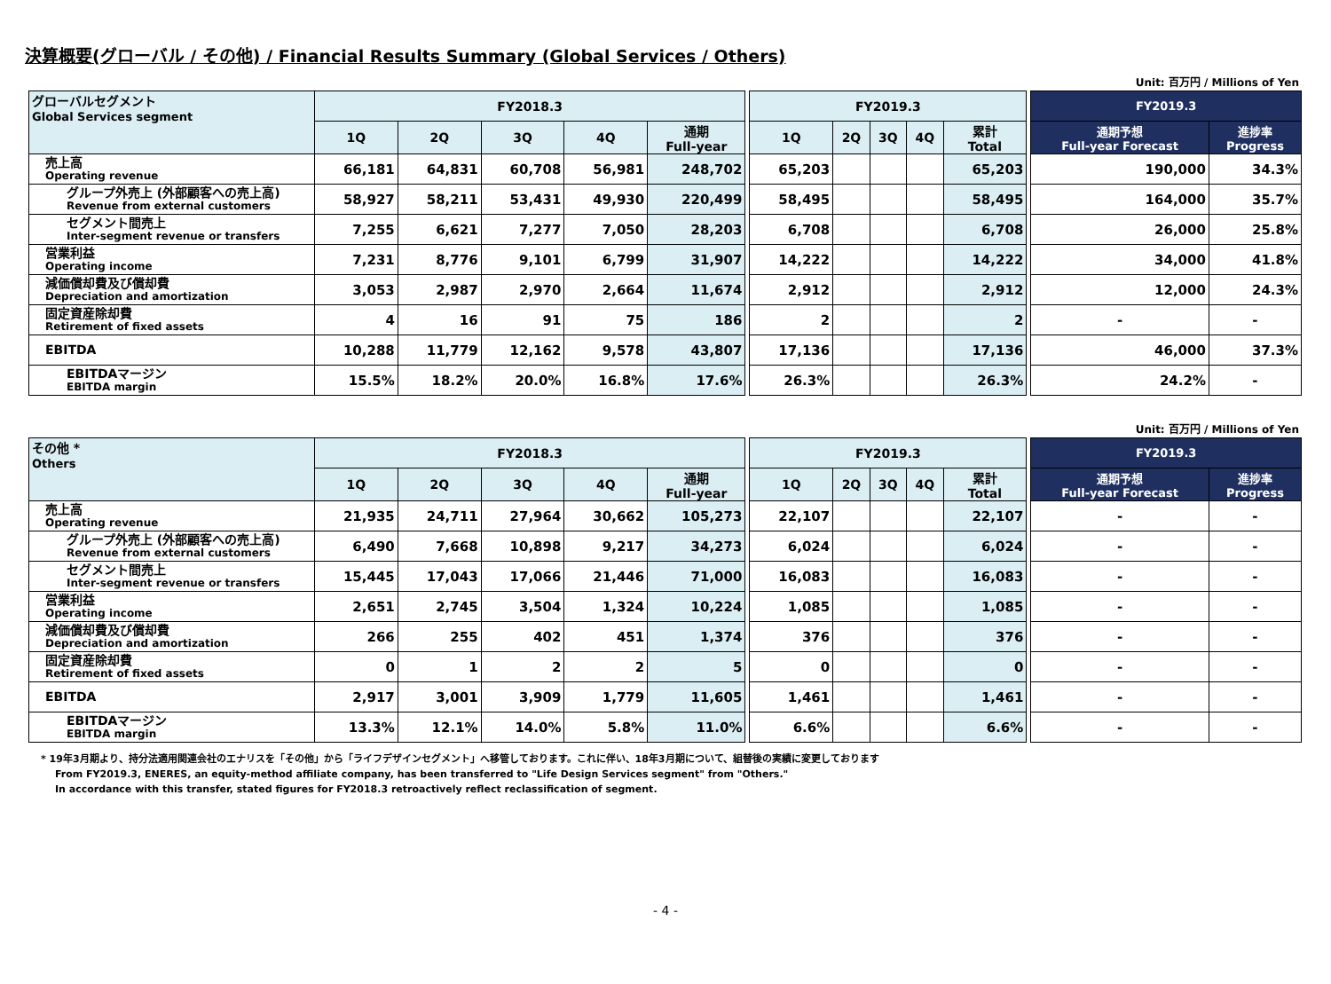決算概要(グローバル / その他) / Financial Results Summary (Global Services / Others)
Unit: 百万円 / Millions of Yen
| グローバルセグメント Global Services segment | FY2018.3 | | | | | | FY2019.3 | | | | | | FY2019.3 | |
| | 1Q | 2Q | 3Q | 4Q | 通期 Full-year | | 1Q | 2Q | 3Q | 4Q | 累計 Total | | 通期予想 Full-year Forecast | 進捗率 Progress |
| 売上高 Operating revenue | 66,181 | 64,831 | 60,708 | 56,981 | 248,702 | | 65,203 | | | | 65,203 | | 190,000 | 34.3% |
| グループ外売上 (外部顧客への売上高) Revenue from external customers | 58,927 | 58,211 | 53,431 | 49,930 | 220,499 | | 58,495 | | | | 58,495 | | 164,000 | 35.7% |
| セグメント間売上 Inter-segment revenue or transfers | 7,255 | 6,621 | 7,277 | 7,050 | 28,203 | | 6,708 | | | | 6,708 | | 26,000 | 25.8% |
| 営業利益 Operating income | 7,231 | 8,776 | 9,101 | 6,799 | 31,907 | | 14,222 | | | | 14,222 | | 34,000 | 41.8% |
| 減価償却費及び償却費 Depreciation and amortization | 3,053 | 2,987 | 2,970 | 2,664 | 11,674 | | 2,912 | | | | 2,912 | | 12,000 | 24.3% |
| 固定資産除却費 Retirement of fixed assets | 4 | 16 | 91 | 75 | 186 | | 2 | | | | 2 | | - | - |
| EBITDA | 10,288 | 11,779 | 12,162 | 9,578 | 43,807 | | 17,136 | | | | 17,136 | | 46,000 | 37.3% |
| EBITDAマージン EBITDA margin | 15.5% | 18.2% | 20.0% | 16.8% | 17.6% | | 26.3% | | | | 26.3% | | 24.2% | - |
Unit: 百万円 / Millions of Yen
| その他 * Others | FY2018.3 | | | | | | FY2019.3 | | | | | | FY2019.3 | |
| | 1Q | 2Q | 3Q | 4Q | 通期 Full-year | | 1Q | 2Q | 3Q | 4Q | 累計 Total | | 通期予想 Full-year Forecast | 進捗率 Progress |
| 売上高 Operating revenue | 21,935 | 24,711 | 27,964 | 30,662 | 105,273 | | 22,107 | | | | 22,107 | | - | - |
| グループ外売上 (外部顧客への売上高) Revenue from external customers | 6,490 | 7,668 | 10,898 | 9,217 | 34,273 | | 6,024 | | | | 6,024 | | - | - |
| セグメント間売上 Inter-segment revenue or transfers | 15,445 | 17,043 | 17,066 | 21,446 | 71,000 | | 16,083 | | | | 16,083 | | - | - |
| 営業利益 Operating income | 2,651 | 2,745 | 3,504 | 1,324 | 10,224 | | 1,085 | | | | 1,085 | | - | - |
| 減価償却費及び償却費 Depreciation and amortization | 266 | 255 | 402 | 451 | 1,374 | | 376 | | | | 376 | | - | - |
| 固定資産除却費 Retirement of fixed assets | 0 | 1 | 2 | 2 | 5 | | 0 | | | | 0 | | - | - |
| EBITDA | 2,917 | 3,001 | 3,909 | 1,779 | 11,605 | | 1,461 | | | | 1,461 | | - | - |
| EBITDAマージン EBITDA margin | 13.3% | 12.1% | 14.0% | 5.8% | 11.0% | | 6.6% | | | | 6.6% | | - | - |
* 19年3月期より、持分法適用関連会社のエナリスを「その他」から「ライフデザインセグメント」へ移管しております。これに伴い、18年3月期について、組替後の実績に変更しております
From FY2019.3, ENERES, an equity-method affiliate company, has been transferred to "Life Design Services segment" from "Others."
In accordance with this transfer, stated figures for FY2018.3 retroactively reflect reclassification of segment.
- 4 -